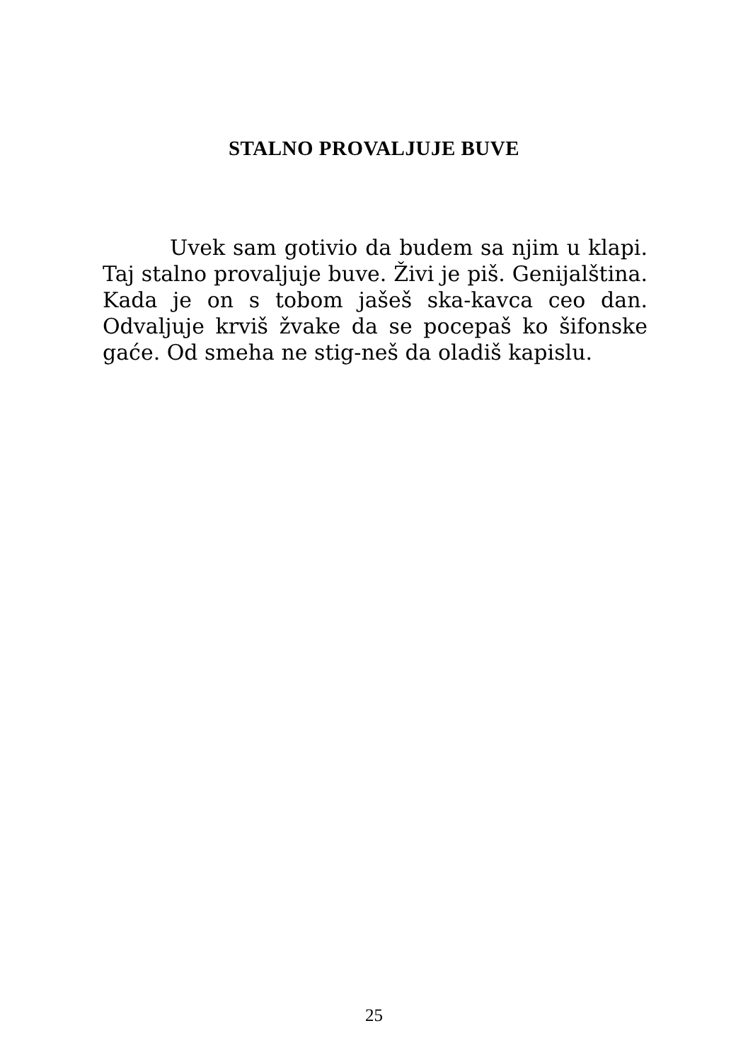STALNO PROVALJUJE BUVE
Uvek sam gotivio da budem sa njim u klapi. Taj stalno provaljuje buve. Živi je piš. Genijalština. Kada je on s tobom jašeš ska-kavca ceo dan. Odvaljuje krviš žvake da se pocepaš ko šifonske gaće. Od smeha ne stig-neš da oladiš kapislu.
25